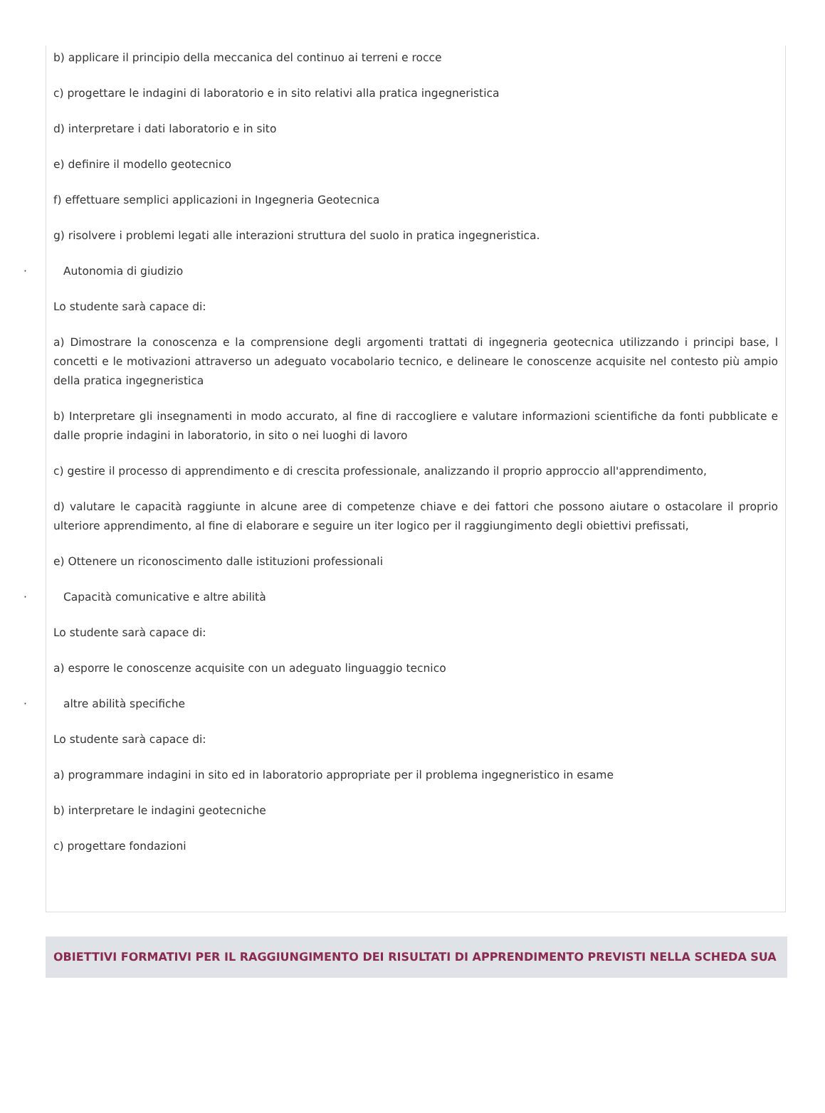b) applicare il principio della meccanica del continuo ai terreni e rocce
c) progettare le indagini di laboratorio e in sito relativi alla pratica ingegneristica
d) interpretare i dati laboratorio e in sito
e) definire il modello geotecnico
f) effettuare semplici applicazioni in Ingegneria Geotecnica
g) risolvere i problemi legati alle interazioni struttura del suolo in pratica ingegneristica.
· Autonomia di giudizio
Lo studente sarà capace di:
a) Dimostrare la conoscenza e la comprensione degli argomenti trattati di ingegneria geotecnica utilizzando i principi base, l concetti e le motivazioni attraverso un adeguato vocabolario tecnico, e delineare le conoscenze acquisite nel contesto più ampio della pratica ingegneristica
b) Interpretare gli insegnamenti in modo accurato, al fine di raccogliere e valutare informazioni scientifiche da fonti pubblicate e dalle proprie indagini in laboratorio, in sito o nei luoghi di lavoro
c) gestire il processo di apprendimento e di crescita professionale, analizzando il proprio approccio all'apprendimento,
d) valutare le capacità raggiunte in alcune aree di competenze chiave e dei fattori che possono aiutare o ostacolare il proprio ulteriore apprendimento, al fine di elaborare e seguire un iter logico per il raggiungimento degli obiettivi prefissati,
e) Ottenere un riconoscimento dalle istituzioni professionali
· Capacità comunicative e altre abilità
Lo studente sarà capace di:
a) esporre le conoscenze acquisite con un adeguato linguaggio tecnico
· altre abilità specifiche
Lo studente sarà capace di:
a) programmare indagini in sito ed in laboratorio appropriate per il problema ingegneristico in esame
b) interpretare le indagini geotecniche
c) progettare fondazioni
OBIETTIVI FORMATIVI PER IL RAGGIUNGIMENTO DEI RISULTATI DI APPRENDIMENTO PREVISTI NELLA SCHEDA SUA